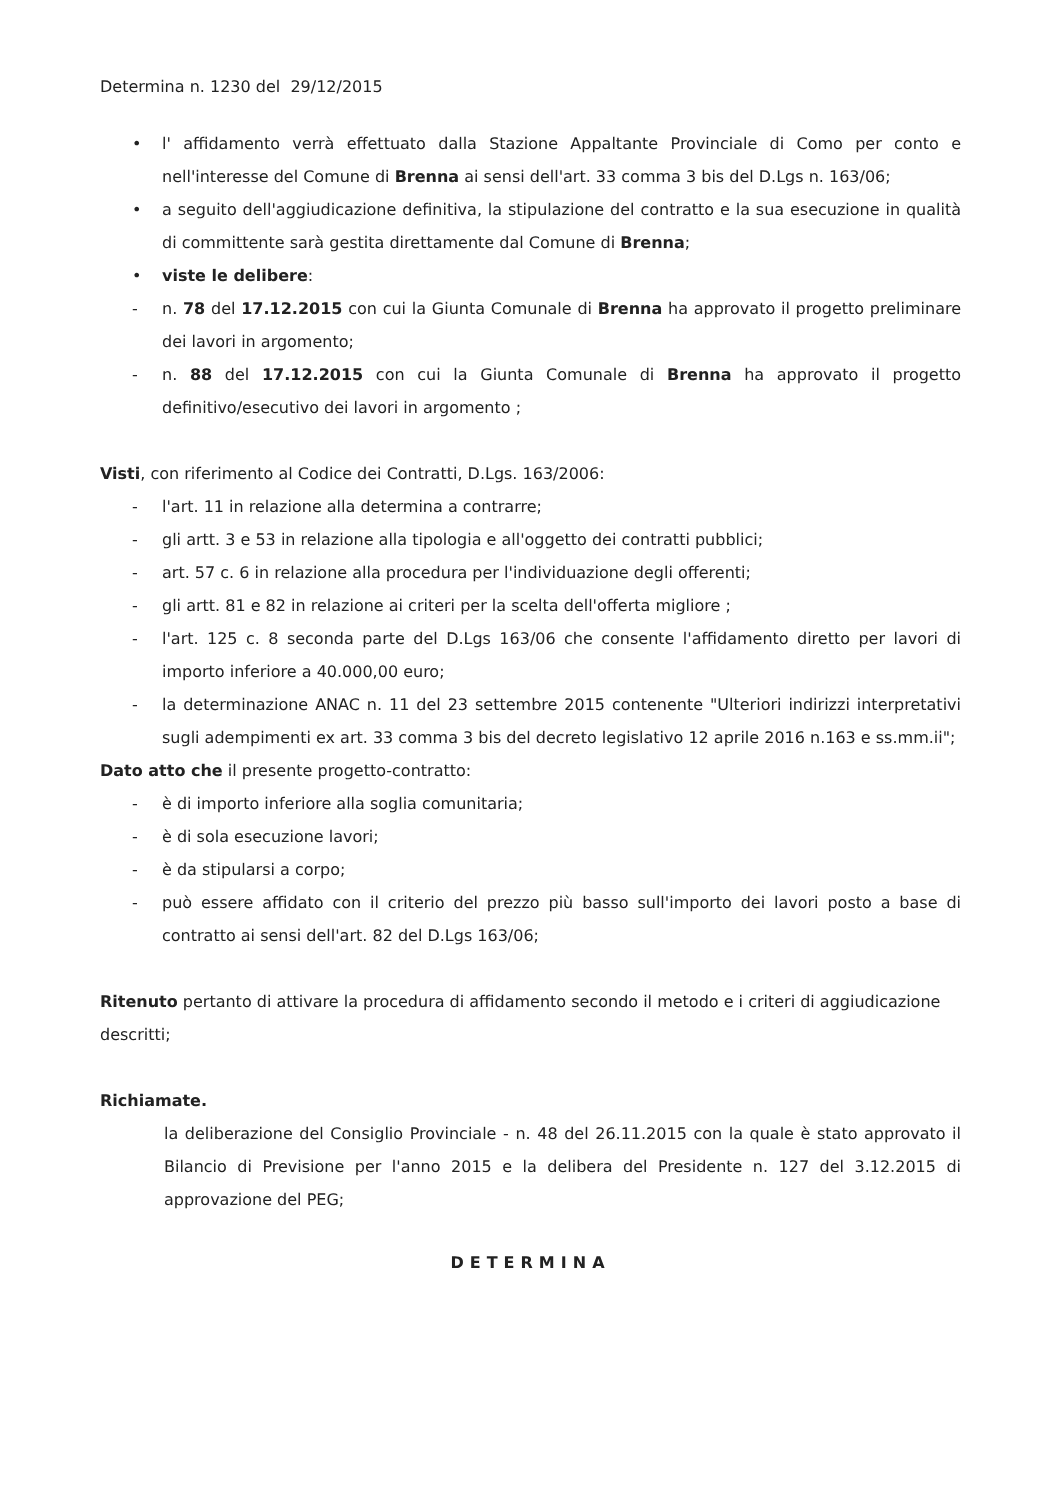Determina n. 1230 del 29/12/2015
• l' affidamento verrà effettuato dalla Stazione Appaltante Provinciale di Como per conto e nell'interesse del Comune di Brenna ai sensi dell'art. 33 comma 3 bis del D.Lgs n. 163/06;
• a seguito dell'aggiudicazione definitiva, la stipulazione del contratto e la sua esecuzione in qualità di committente sarà gestita direttamente dal Comune di Brenna;
• viste le delibere:
- n. 78 del 17.12.2015 con cui la Giunta Comunale di Brenna ha approvato il progetto preliminare dei lavori in argomento;
- n. 88 del 17.12.2015 con cui la Giunta Comunale di Brenna ha approvato il progetto definitivo/esecutivo dei lavori in argomento ;
Visti, con riferimento al Codice dei Contratti, D.Lgs. 163/2006:
- l'art. 11 in relazione alla determina a contrarre;
- gli artt. 3 e 53 in relazione alla tipologia e all'oggetto dei contratti pubblici;
- art. 57 c. 6 in relazione alla procedura per l'individuazione degli offerenti;
- gli artt. 81 e 82 in relazione ai criteri per la scelta dell'offerta migliore ;
- l'art. 125 c. 8 seconda parte del D.Lgs 163/06 che consente l'affidamento diretto per lavori di importo inferiore a 40.000,00 euro;
- la determinazione ANAC n. 11 del 23 settembre 2015 contenente "Ulteriori indirizzi interpretativi sugli adempimenti ex art. 33 comma 3 bis del decreto legislativo 12 aprile 2016 n.163 e ss.mm.ii";
Dato atto che il presente progetto-contratto:
- è di importo inferiore alla soglia comunitaria;
- è di sola esecuzione lavori;
- è da stipularsi a corpo;
- può essere affidato con il criterio del prezzo più basso sull'importo dei lavori posto a base di contratto ai sensi dell'art. 82 del D.Lgs 163/06;
Ritenuto pertanto di attivare la procedura di affidamento secondo il metodo e i criteri di aggiudicazione descritti;
Richiamate.
la deliberazione del Consiglio Provinciale - n. 48 del 26.11.2015 con la quale è stato approvato il Bilancio di Previsione per l'anno 2015 e la delibera del Presidente n. 127 del 3.12.2015 di approvazione del PEG;
DETERMINA